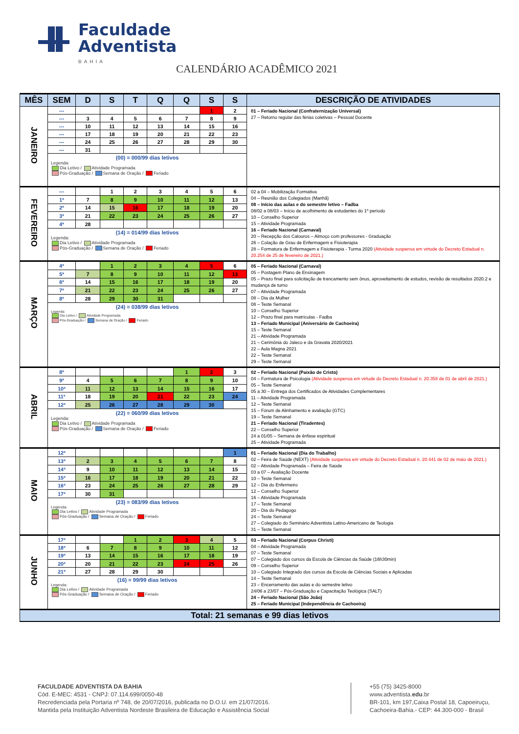Faculdade
Adventista
BAHIA
CALENDÁRIO ACADÊMICO 2021
| MÊS | SEM | D | S | T | Q | Q | S | S | DESCRIÇÃO DE ATIVIDADES |
| --- | --- | --- | --- | --- | --- | --- | --- | --- | --- |
| JANEIRO | --- | | | | | | 1 | 2 | 01 – Feriado Nacional (Confraternização Universal) 27 – Retorno regular das férias coletivas – Pessoal Docente |
| | --- | 3 | 4 | 5 | 6 | 7 | 8 | 9 | |
| | --- | 10 | 11 | 12 | 13 | 14 | 15 | 16 | |
| | --- | 17 | 18 | 19 | 20 | 21 | 22 | 23 | |
| | --- | 24 | 25 | 26 | 27 | 28 | 29 | 30 | |
| | --- | 31 | | | | | | | |
| | (00) = 000/99 dias letivos Legenda: Dia Letivo / Atividade Programada Pós-Graduação / Semana de Oração / Feriado | | | | | | | | |
| FEVEREIRO | --- | | 1 | 2 | 3 | 4 | 5 | 6 | 02 a 04 – Mobilização Formativa 04 – Reunião dos Colegiados (Manhã) 08 – Início das aulas e do semestre letivo – Fadba 08/02 a 08/03 – Início de acolhimento de estudantes do 1º período 10 – Conselho Superior 15 – Atividade Programada 16 – Feriado Nacional (Carnaval) 20 – Recepção dos Calouros – Almoço com professores - Graduação 26 – Colação de Grau de Enfermagem e Fisioterapia 28 – Formatura de Enfermagem e Fisioterapia - Turma 2020 (Atividade suspensa em virtude do Decreto Estadual n. 20.254 de 25 de fevereiro de 2021.) |
| | 1ª | 7 | 8 | 9 | 10 | 11 | 12 | 13 | |
| | 2ª | 14 | 15 | 16 | 17 | 18 | 19 | 20 | |
| | 3ª | 21 | 22 | 23 | 24 | 25 | 26 | 27 | |
| | 4ª | 28 | | | | | | | |
| | (14) = 014/99 dias letivos Legenda: Dia Letivo / Atividade Programada Pós-Graduação / Semana de Oração / Feriado | | | | | | | | |
| MARÇO | 4ª | | 1 | 2 | 3 | 4 | 5 | 6 | 05 – Feriado Nacional (Carnaval) 05 – Postagem Plano de Ensinagem 05 – Prazo final para solicitação de trancamento sem ônus, aproveitamento de estudos, revisão de resultados 2020.2 e mudança de turno 07 – Atividade Programada 08 – Dia da Mulher 08 – Teste Semanal 10 – Conselho Superior 12 – Prazo final para matrículas - Fadba 13 – Feriado Municipal (Aniversário de Cachoeira) 15 – Teste Semanal 21 – Atividade Programada 21 – Cerimônia do Jaleco e da Gravata 2020/2021 22 – Aula Magna 2021 22 – Teste Semanal 29 – Teste Semanal |
| | 5ª | 7 | 8 | 9 | 10 | 11 | 12 | 13 | |
| | 6ª | 14 | 15 | 16 | 17 | 18 | 19 | 20 | |
| | 7ª | 21 | 22 | 23 | 24 | 25 | 26 | 27 | |
| | 8ª | 28 | 29 | 30 | 31 | | | | |
| | (24) = 038/99 dias letivos Legenda: Dia Letivo / Atividade Programada Pós-Graduação / Semana de Oração / Feriado | | | | | | | | |
| ABRIL | 8ª | | | | | 1 | 2 | 3 | 02 – Feriado Nacional (Paixão de Cristo) 04 – Formatura de Psicologia (Atividade suspensa em virtude do Decreto Estadual n. 20.358 de 01 de abril de 2021.) 05 – Teste Semanal 05 a 30 – Entrega dos Certificados de Atividades Complementares 11 – Atividade Programada 12 – Teste Semanal 15 – Fórum de Alinhamento e avaliação (GTC) 19 – Teste Semanal 21 – Feriado Nacional (Tiradentes) 22 – Conselho Superior 24 a 01/05 – Semana de ênfase espiritual 25 – Atividade Programada |
| | 9ª | 4 | 5 | 6 | 7 | 8 | 9 | 10 | |
| | 10ª | 11 | 12 | 13 | 14 | 15 | 16 | 17 | |
| | 11ª | 18 | 19 | 20 | 21 | 22 | 23 | 24 | |
| | 12ª | 25 | 26 | 27 | 28 | 29 | 30 | | |
| | (22) = 060/99 dias letivos Legenda: Dia Letivo / Atividade Programada Pós-Graduação / Semana de Oração / Feriado | | | | | | | | |
| MAIO | 12ª | | | | | | | 1 | 01 – Feriado Nacional (Dia do Trabalho) 02 – Feira de Saúde (NEXT) (Atividade suspensa em virtude do Decreto Estadual n. 20.441 de 02 de maio de 2021.) 02 – Atividade Programada – Feira de Saúde 03 a 07 – Avaliação Docente 10 – Teste Semanal 12 – Dia do Enfermeiro 12 – Conselho Superior 16 – Atividade Programada 17 – Teste Semanal 20 – Dia do Pedagogo 24 – Teste Semanal 27 – Colegiado do Seminário Adventista Latino-Americano de Teologia 31 – Teste Semanal |
| | 13ª | 2 | 3 | 4 | 5 | 6 | 7 | 8 | |
| | 14ª | 9 | 10 | 11 | 12 | 13 | 14 | 15 | |
| | 15ª | 16 | 17 | 18 | 19 | 20 | 21 | 22 | |
| | 16ª | 23 | 24 | 25 | 26 | 27 | 28 | 29 | |
| | 17ª | 30 | 31 | | | | | | |
| | (23) = 083/99 dias letivos Legenda: Dia Letivo / Atividade Programada Pós-Graduação / Semana de Oração / Feriado | | | | | | | | |
| JUNHO | 17ª | | | 1 | 2 | 3 | 4 | 5 | 03 – Feriado Nacional (Corpus Christi) 04 – Atividade Programada 07 – Teste Semanal 07 – Colegiado dos cursos da Escola de Ciências da Saúde (16h30min) 09 – Conselho Superior 10 – Colegiado Integrado dos cursos da Escola de Ciências Sociais e Aplicadas 14 – Teste Semanal 23 – Encerramento das aulas e do semestre letivo 24/06 a 23/07 – Pós-Graduação e Capacitação Teológica (SALT) 24 – Feriado Nacional (São João) 25 – Feriado Municipal (Independência de Cachoeira) |
| | 18ª | 6 | 7 | 8 | 9 | 10 | 11 | 12 | |
| | 19ª | 13 | 14 | 15 | 16 | 17 | 18 | 19 | |
| | 20ª | 20 | 21 | 22 | 23 | 24 | 25 | 26 | |
| | 21ª | 27 | 28 | 29 | 30 | | | | |
| | (16) = 99/99 dias letivos Legenda: Dia Letivo / Atividade Programada Pós-Graduação / Semana de Oração / Feriado | | | | | | | | |
| Total: 21 semanas e 99 dias letivos | | | | | | | | | |
FACULDADE ADVENTISTA DA BAHIA
Cód. E-MEC: 4531 - CNPJ: 07.114.699/0050-48
Recredenciada pela Portaria nº 748, de 20/07/2016, publicada no D.O.U. em 21/07/2016.
Mantida pela Instituição Adventista Nordeste Brasileira de Educação e Assistência Social
+55 (75) 3425-8000
www.adventista.edu.br
BR-101, km 197,Caixa Postal 18, Capoeiruçu,
Cachoeira-Bahia.- CEP: 44.300-000 - Brasil